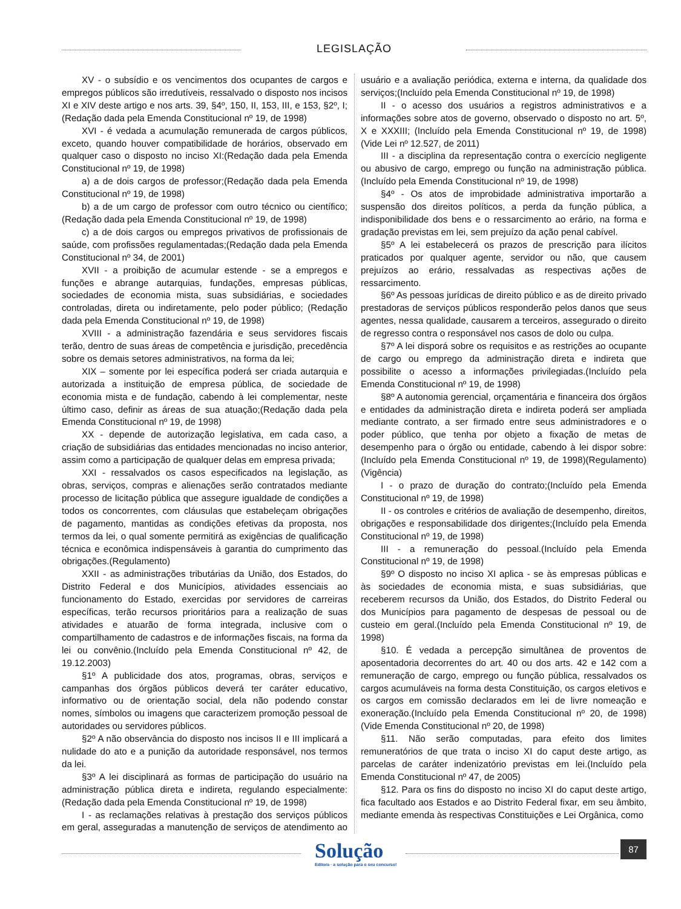LEGISLAÇÃO
XV - o subsídio e os vencimentos dos ocupantes de cargos e empregos públicos são irredutíveis, ressalvado o disposto nos incisos XI e XIV deste artigo e nos arts. 39, §4º, 150, II, 153, III, e 153, §2º, I;(Redação dada pela Emenda Constitucional nº 19, de 1998)
XVI - é vedada a acumulação remunerada de cargos públicos, exceto, quando houver compatibilidade de horários, observado em qualquer caso o disposto no inciso XI:(Redação dada pela Emenda Constitucional nº 19, de 1998)
a) a de dois cargos de professor;(Redação dada pela Emenda Constitucional nº 19, de 1998)
b) a de um cargo de professor com outro técnico ou científico;(Redação dada pela Emenda Constitucional nº 19, de 1998)
c) a de dois cargos ou empregos privativos de profissionais de saúde, com profissões regulamentadas;(Redação dada pela Emenda Constitucional nº 34, de 2001)
XVII - a proibição de acumular estende - se a empregos e funções e abrange autarquias, fundações, empresas públicas, sociedades de economia mista, suas subsidiárias, e sociedades controladas, direta ou indiretamente, pelo poder público; (Redação dada pela Emenda Constitucional nº 19, de 1998)
XVIII - a administração fazendária e seus servidores fiscais terão, dentro de suas áreas de competência e jurisdição, precedência sobre os demais setores administrativos, na forma da lei;
XIX – somente por lei específica poderá ser criada autarquia e autorizada a instituição de empresa pública, de sociedade de economia mista e de fundação, cabendo à lei complementar, neste último caso, definir as áreas de sua atuação;(Redação dada pela Emenda Constitucional nº 19, de 1998)
XX - depende de autorização legislativa, em cada caso, a criação de subsidiárias das entidades mencionadas no inciso anterior, assim como a participação de qualquer delas em empresa privada;
XXI - ressalvados os casos especificados na legislação, as obras, serviços, compras e alienações serão contratados mediante processo de licitação pública que assegure igualdade de condições a todos os concorrentes, com cláusulas que estabeleçam obrigações de pagamento, mantidas as condições efetivas da proposta, nos termos da lei, o qual somente permitirá as exigências de qualificação técnica e econômica indispensáveis à garantia do cumprimento das obrigações.(Regulamento)
XXII - as administrações tributárias da União, dos Estados, do Distrito Federal e dos Municípios, atividades essenciais ao funcionamento do Estado, exercidas por servidores de carreiras específicas, terão recursos prioritários para a realização de suas atividades e atuarão de forma integrada, inclusive com o compartilhamento de cadastros e de informações fiscais, na forma da lei ou convênio.(Incluído pela Emenda Constitucional nº 42, de 19.12.2003)
§1º A publicidade dos atos, programas, obras, serviços e campanhas dos órgãos públicos deverá ter caráter educativo, informativo ou de orientação social, dela não podendo constar nomes, símbolos ou imagens que caracterizem promoção pessoal de autoridades ou servidores públicos.
§2º A não observância do disposto nos incisos II e III implicará a nulidade do ato e a punição da autoridade responsável, nos termos da lei.
§3º A lei disciplinará as formas de participação do usuário na administração pública direta e indireta, regulando especialmente:(Redação dada pela Emenda Constitucional nº 19, de 1998)
I - as reclamações relativas à prestação dos serviços públicos em geral, asseguradas a manutenção de serviços de atendimento ao usuário e a avaliação periódica, externa e interna, da qualidade dos serviços;(Incluído pela Emenda Constitucional nº 19, de 1998)
II - o acesso dos usuários a registros administrativos e a informações sobre atos de governo, observado o disposto no art. 5º, X e XXXIII; (Incluído pela Emenda Constitucional nº 19, de 1998)(Vide Lei nº 12.527, de 2011)
III - a disciplina da representação contra o exercício negligente ou abusivo de cargo, emprego ou função na administração pública.(Incluído pela Emenda Constitucional nº 19, de 1998)
§4º - Os atos de improbidade administrativa importarão a suspensão dos direitos políticos, a perda da função pública, a indisponibilidade dos bens e o ressarcimento ao erário, na forma e gradação previstas em lei, sem prejuízo da ação penal cabível.
§5º A lei estabelecerá os prazos de prescrição para ilícitos praticados por qualquer agente, servidor ou não, que causem prejuízos ao erário, ressalvadas as respectivas ações de ressarcimento.
§6º As pessoas jurídicas de direito público e as de direito privado prestadoras de serviços públicos responderão pelos danos que seus agentes, nessa qualidade, causarem a terceiros, assegurado o direito de regresso contra o responsável nos casos de dolo ou culpa.
§7º A lei disporá sobre os requisitos e as restrições ao ocupante de cargo ou emprego da administração direta e indireta que possibilite o acesso a informações privilegiadas.(Incluído pela Emenda Constitucional nº 19, de 1998)
§8º A autonomia gerencial, orçamentária e financeira dos órgãos e entidades da administração direta e indireta poderá ser ampliada mediante contrato, a ser firmado entre seus administradores e o poder público, que tenha por objeto a fixação de metas de desempenho para o órgão ou entidade, cabendo à lei dispor sobre:(Incluído pela Emenda Constitucional nº 19, de 1998)(Regulamento)(Vigência)
I - o prazo de duração do contrato;(Incluído pela Emenda Constitucional nº 19, de 1998)
II - os controles e critérios de avaliação de desempenho, direitos, obrigações e responsabilidade dos dirigentes;(Incluído pela Emenda Constitucional nº 19, de 1998)
III - a remuneração do pessoal.(Incluído pela Emenda Constitucional nº 19, de 1998)
§9º O disposto no inciso XI aplica - se às empresas públicas e às sociedades de economia mista, e suas subsidiárias, que receberem recursos da União, dos Estados, do Distrito Federal ou dos Municípios para pagamento de despesas de pessoal ou de custeio em geral.(Incluído pela Emenda Constitucional nº 19, de 1998)
§10. É vedada a percepção simultânea de proventos de aposentadoria decorrentes do art. 40 ou dos arts. 42 e 142 com a remuneração de cargo, emprego ou função pública, ressalvados os cargos acumuláveis na forma desta Constituição, os cargos eletivos e os cargos em comissão declarados em lei de livre nomeação e exoneração.(Incluído pela Emenda Constitucional nº 20, de 1998)(Vide Emenda Constitucional nº 20, de 1998)
§11. Não serão computadas, para efeito dos limites remuneratórios de que trata o inciso XI do caput deste artigo, as parcelas de caráter indenizatório previstas em lei.(Incluído pela Emenda Constitucional nº 47, de 2005)
§12. Para os fins do disposto no inciso XI do caput deste artigo, fica facultado aos Estados e ao Distrito Federal fixar, em seu âmbito, mediante emenda às respectivas Constituições e Lei Orgânica, como
Solução
Editora · a solução para o seu concurso!
87